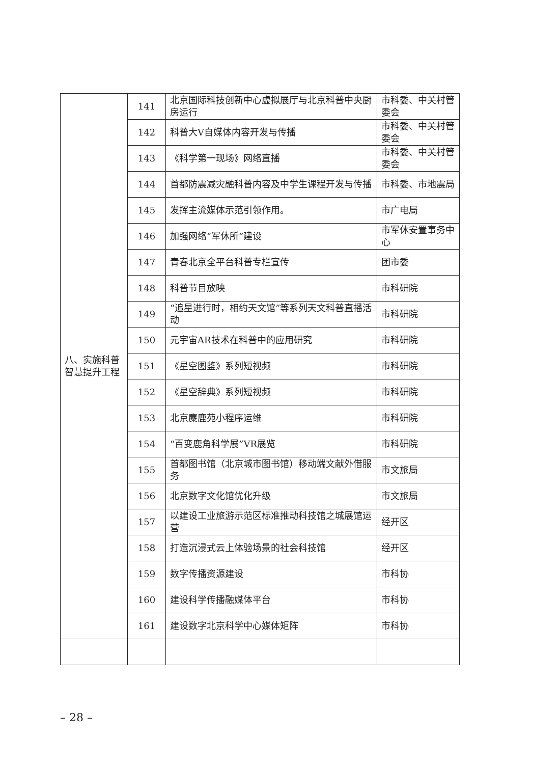| 八、实施科普智慧提升工程 | 141 | 北京国际科技创新中心虚拟展厅与北京科普中央厨房运行 | 市科委、中关村管委会 |
| | 142 | 科普大V自媒体内容开发与传播 | 市科委、中关村管委会 |
| | 143 | 《科学第一现场》网络直播 | 市科委、中关村管委会 |
| | 144 | 首都防震减灾融科普内容及中学生课程开发与传播 | 市科委、市地震局 |
| | 145 | 发挥主流媒体示范引领作用。 | 市广电局 |
| | 146 | 加强网络“军休所”建设 | 市军休安置事务中心 |
| | 147 | 青春北京全平台科普专栏宣传 | 团市委 |
| | 148 | 科普节目放映 | 市科研院 |
| | 149 | “追星进行时，相约天文馆”等系列天文科普直播活动 | 市科研院 |
| | 150 | 元宇宙AR技术在科普中的应用研究 | 市科研院 |
| | 151 | 《星空图鉴》系列短视频 | 市科研院 |
| | 152 | 《星空辞典》系列短视频 | 市科研院 |
| | 153 | 北京麋鹿苑小程序运维 | 市科研院 |
| | 154 | “百变鹿角科学展”VR展览 | 市科研院 |
| | 155 | 首都图书馆（北京城市图书馆）移动端文献外借服务 | 市文旅局 |
| | 156 | 北京数字文化馆优化升级 | 市文旅局 |
| | 157 | 以建设工业旅游示范区标准推动科技馆之城展馆运营 | 经开区 |
| | 158 | 打造沉浸式云上体验场景的社会科技馆 | 经开区 |
| | 159 | 数字传播资源建设 | 市科协 |
| | 160 | 建设科学传播融媒体平台 | 市科协 |
| | 161 | 建设数字北京科学中心媒体矩阵 | 市科协 |
– 28 –